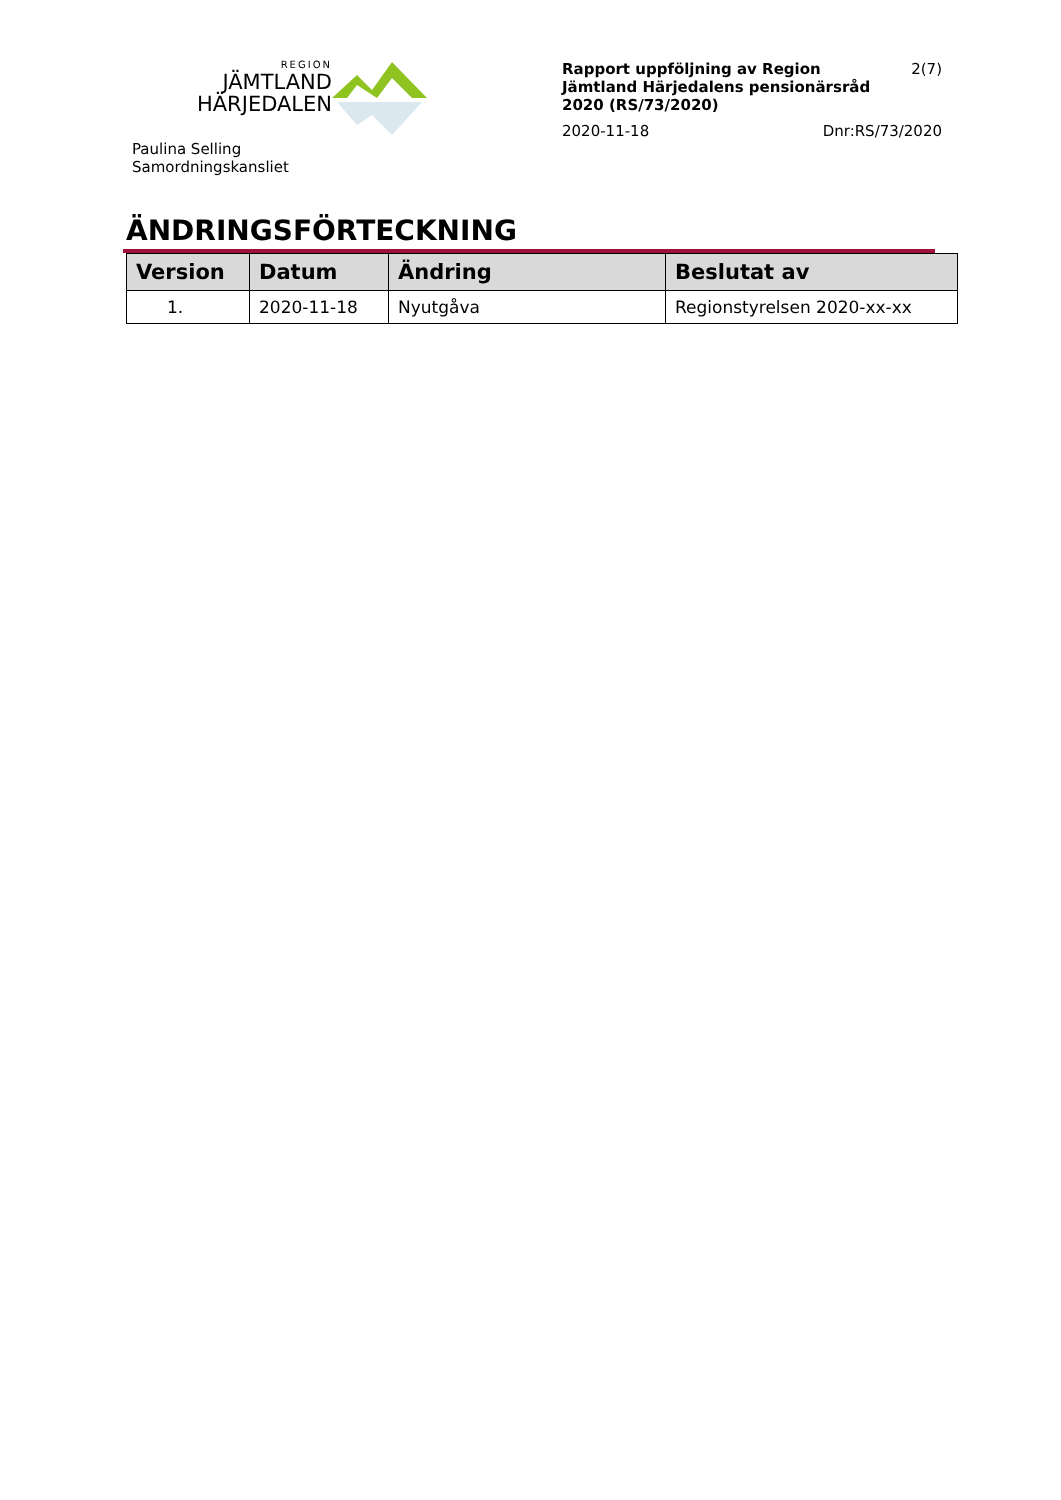REGION
JÄMTLAND
HÄRJEDALEN
Paulina Selling
Samordningskansliet
Rapport uppföljning av Region
Jämtland Härjedalens pensionärsråd
2020 (RS/73/2020) 2(7)
2020-11-18 Dnr:RS/73/2020
ÄNDRINGSFÖRTECKNING
| Version | Datum | Ändring | Beslutat av |
| --- | --- | --- | --- |
| 1. | 2020-11-18 | Nyutgåva | Regionstyrelsen 2020-xx-xx |